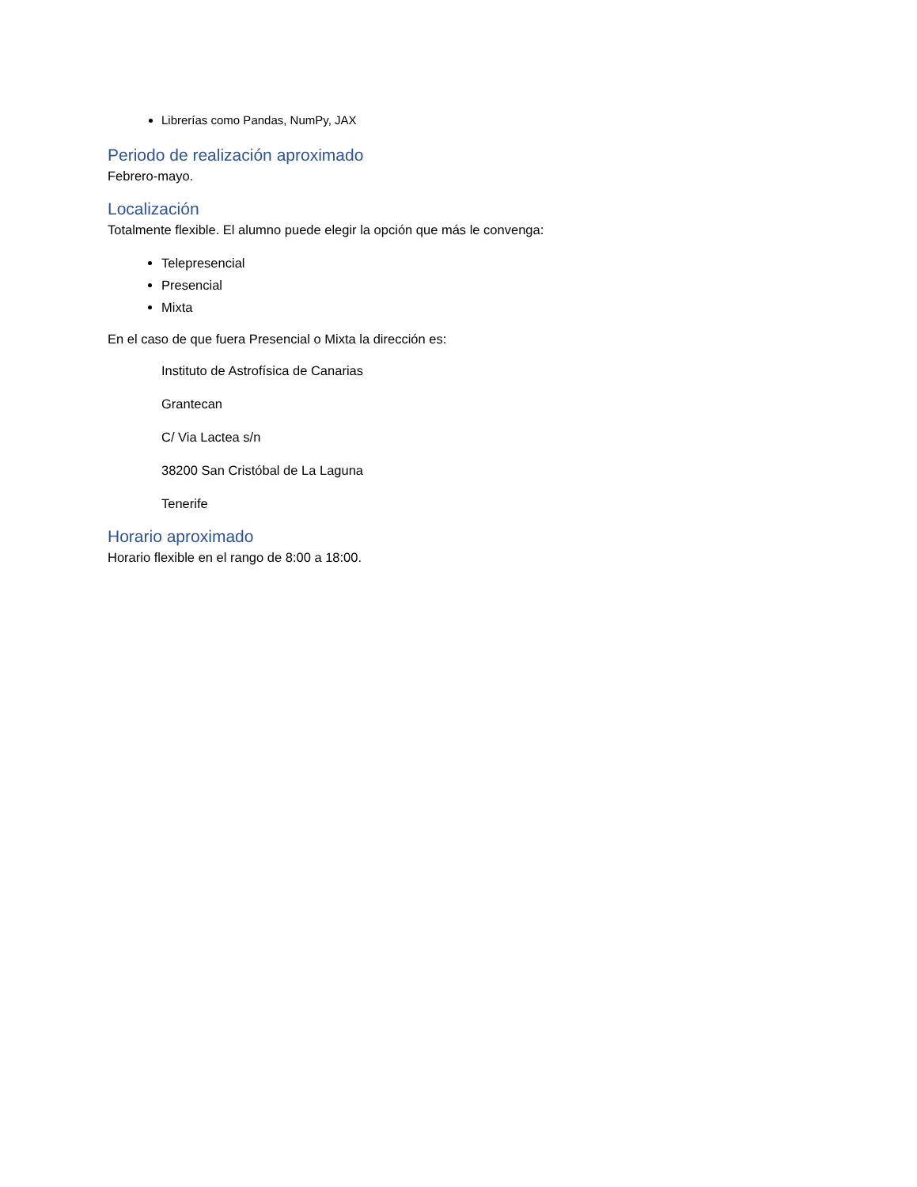Librerías como Pandas, NumPy, JAX
Periodo de realización aproximado
Febrero-mayo.
Localización
Totalmente flexible. El alumno puede elegir la opción que más le convenga:
Telepresencial
Presencial
Mixta
En el caso de que fuera Presencial o Mixta la dirección es:
Instituto de Astrofísica de Canarias
Grantecan
C/ Via Lactea s/n
38200 San Cristóbal de La Laguna
Tenerife
Horario aproximado
Horario flexible en el rango de 8:00 a 18:00.